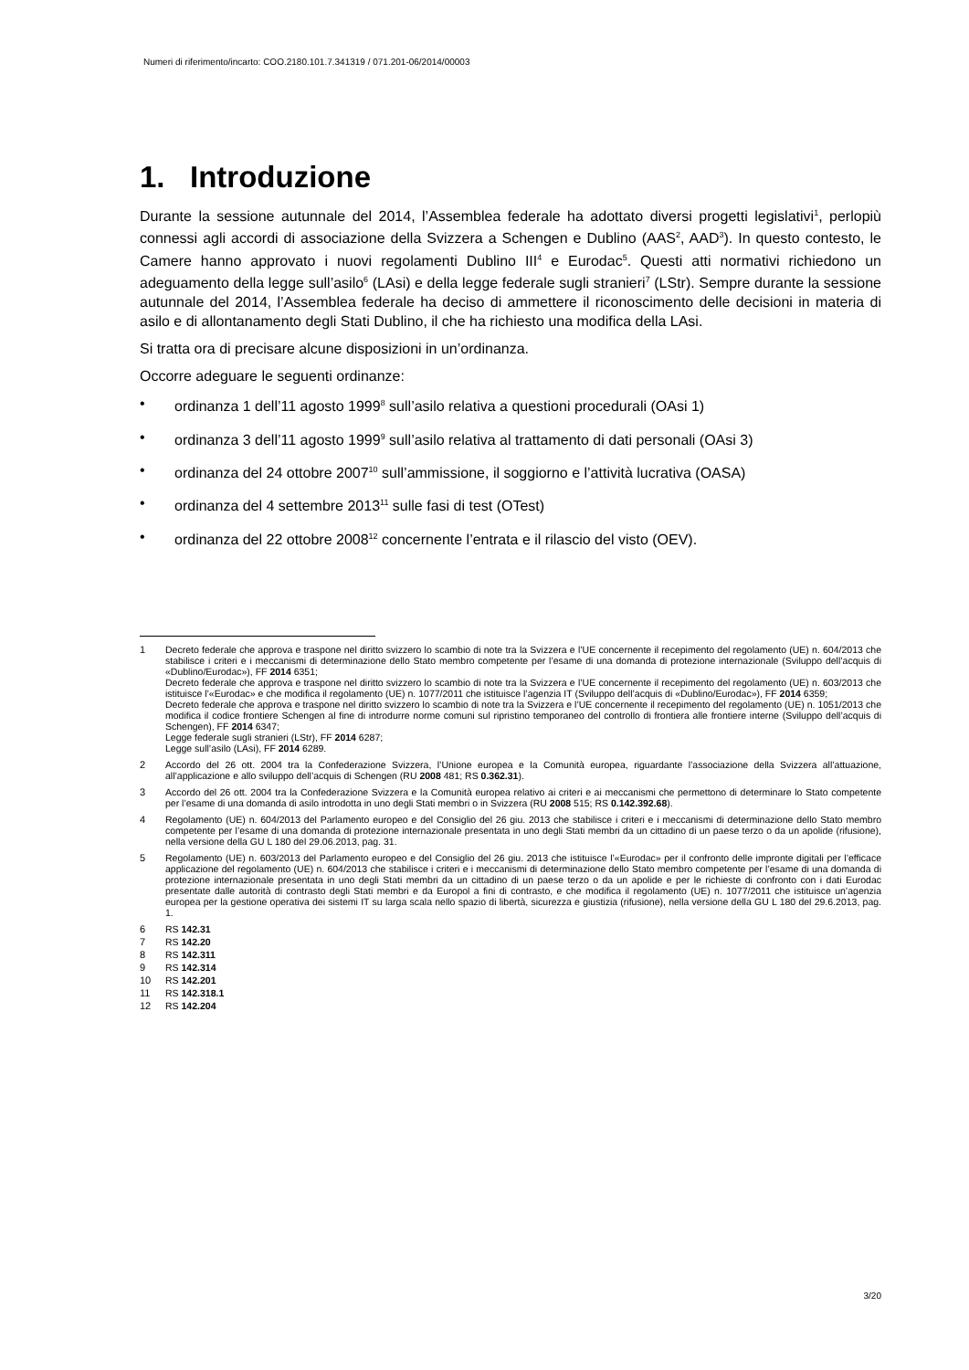Numeri di riferimento/incarto: COO.2180.101.7.341319 / 071.201-06/2014/00003
1. Introduzione
Durante la sessione autunnale del 2014, l’Assemblea federale ha adottato diversi progetti legislativi<sup>1</sup>, perlopiù connessi agli accordi di associazione della Svizzera a Schengen e Dublino (AAS<sup>2</sup>, AAD<sup>3</sup>). In questo contesto, le Camere hanno approvato i nuovi regolamenti Dublino III<sup>4</sup> e Eurodac<sup>5</sup>. Questi atti normativi richiedono un adeguamento della legge sull’asilo<sup>6</sup> (LAsi) e della legge federale sugli stranieri<sup>7</sup> (LStr). Sempre durante la sessione autunnale del 2014, l’Assemblea federale ha deciso di ammettere il riconoscimento delle decisioni in materia di asilo e di allontanamento degli Stati Dublino, il che ha richiesto una modifica della LAsi.
Si tratta ora di precisare alcune disposizioni in un’ordinanza.
Occorre adeguare le seguenti ordinanze:
• ordinanza 1 dell’11 agosto 1999<sup>8</sup> sull’asilo relativa a questioni procedurali (OAsi 1)
• ordinanza 3 dell’11 agosto 1999<sup>9</sup> sull’asilo relativa al trattamento di dati personali (OAsi 3)
• ordinanza del 24 ottobre 2007<sup>10</sup> sull’ammissione, il soggiorno e l’attività lucrativa (OASA)
• ordinanza del 4 settembre 2013<sup>11</sup> sulle fasi di test (OTest)
• ordinanza del 22 ottobre 2008<sup>12</sup> concernente l’entrata e il rilascio del visto (OEV).
1 Decreto federale che approva e traspone nel diritto svizzero lo scambio di note tra la Svizzera e l’UE concernente il recepimento del regolamento (UE) n. 604/2013 che stabilisce i criteri e i meccanismi di determinazione dello Stato membro competente per l’esame di una domanda di protezione internazionale (Sviluppo dell’acquis di «Dublino/Eurodac»), FF 2014 6351;
Decreto federale che approva e traspone nel diritto svizzero lo scambio di note tra la Svizzera e l’UE concernente il recepimento del regolamento (UE) n. 603/2013 che istituisce l’«Eurodac» e che modifica il regolamento (UE) n. 1077/2011 che istituisce l’agenzia IT (Sviluppo dell’acquis di «Dublino/Eurodac»), FF 2014 6359;
Decreto federale che approva e traspone nel diritto svizzero lo scambio di note tra la Svizzera e l’UE concernente il recepimento del regolamento (UE) n. 1051/2013 che modifica il codice frontiere Schengen al fine di introdurre norme comuni sul ripristino temporaneo del controllo di frontiera alle frontiere interne (Sviluppo dell’acquis di Schengen), FF 2014 6347;
Legge federale sugli stranieri (LStr), FF 2014 6287;
Legge sull’asilo (LAsi), FF 2014 6289.
2 Accordo del 26 ott. 2004 tra la Confederazione Svizzera, l’Unione europea e la Comunità europea, riguardante l’associazione della Svizzera all’attuazione, all’applicazione e allo sviluppo dell’acquis di Schengen (RU 2008 481; RS 0.362.31).
3 Accordo del 26 ott. 2004 tra la Confederazione Svizzera e la Comunità europea relativo ai criteri e ai meccanismi che permettono di determinare lo Stato competente per l’esame di una domanda di asilo introdotta in uno degli Stati membri o in Svizzera (RU 2008 515; RS 0.142.392.68).
4 Regolamento (UE) n. 604/2013 del Parlamento europeo e del Consiglio del 26 giu. 2013 che stabilisce i criteri e i meccanismi di determinazione dello Stato membro competente per l’esame di una domanda di protezione internazionale presentata in uno degli Stati membri da un cittadino di un paese terzo o da un apolide (rifusione), nella versione della GU L 180 del 29.06.2013, pag. 31.
5 Regolamento (UE) n. 603/2013 del Parlamento europeo e del Consiglio del 26 giu. 2013 che istituisce l’«Eurodac» per il confronto delle impronte digitali per l’efficace applicazione del regolamento (UE) n. 604/2013 che stabilisce i criteri e i meccanismi di determinazione dello Stato membro competente per l’esame di una domanda di protezione internazionale presentata in uno degli Stati membri da un cittadino di un paese terzo o da un apolide e per le richieste di confronto con i dati Eurodac presentate dalle autorità di contrasto degli Stati membri e da Europol a fini di contrasto, e che modifica il regolamento (UE) n. 1077/2011 che istituisce un’agenzia europea per la gestione operativa dei sistemi IT su larga scala nello spazio di libertà, sicurezza e giustizia (rifusione), nella versione della GU L 180 del 29.6.2013, pag. 1.
6 RS 142.31
7 RS 142.20
8 RS 142.311
9 RS 142.314
10 RS 142.201
11 RS 142.318.1
12 RS 142.204
3/20